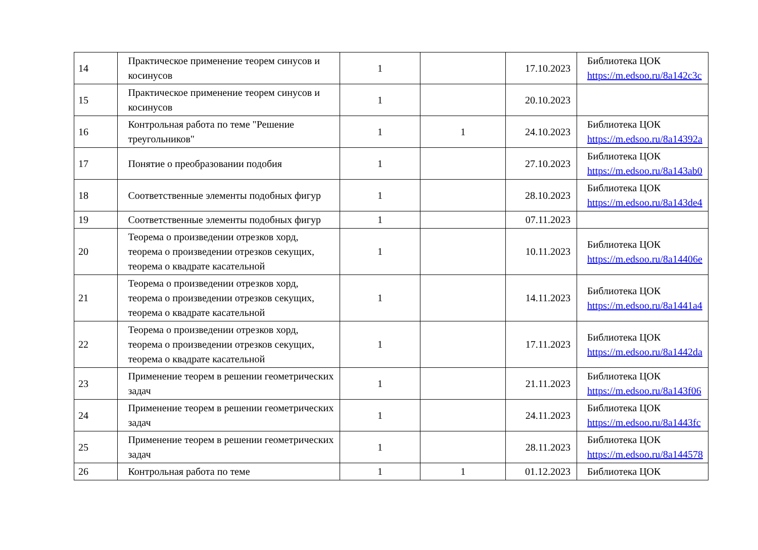| 14 | Практическое применение теорем синусов и косинусов | 1 | | 17.10.2023 | Библиотека ЦОК https://m.edsoo.ru/8a142c3c |
| 15 | Практическое применение теорем синусов и косинусов | 1 | | 20.10.2023 | |
| 16 | Контрольная работа по теме "Решение треугольников" | 1 | 1 | 24.10.2023 | Библиотека ЦОК https://m.edsoo.ru/8a14392a |
| 17 | Понятие о преобразовании подобия | 1 | | 27.10.2023 | Библиотека ЦОК https://m.edsoo.ru/8a143ab0 |
| 18 | Соответственные элементы подобных фигур | 1 | | 28.10.2023 | Библиотека ЦОК https://m.edsoo.ru/8a143de4 |
| 19 | Соответственные элементы подобных фигур | 1 | | 07.11.2023 | |
| 20 | Теорема о произведении отрезков хорд, теорема о произведении отрезков секущих, теорема о квадрате касательной | 1 | | 10.11.2023 | Библиотека ЦОК https://m.edsoo.ru/8a14406e |
| 21 | Теорема о произведении отрезков хорд, теорема о произведении отрезков секущих, теорема о квадрате касательной | 1 | | 14.11.2023 | Библиотека ЦОК https://m.edsoo.ru/8a1441a4 |
| 22 | Теорема о произведении отрезков хорд, теорема о произведении отрезков секущих, теорема о квадрате касательной | 1 | | 17.11.2023 | Библиотека ЦОК https://m.edsoo.ru/8a1442da |
| 23 | Применение теорем в решении геометрических задач | 1 | | 21.11.2023 | Библиотека ЦОК https://m.edsoo.ru/8a143f06 |
| 24 | Применение теорем в решении геометрических задач | 1 | | 24.11.2023 | Библиотека ЦОК https://m.edsoo.ru/8a1443fc |
| 25 | Применение теорем в решении геометрических задач | 1 | | 28.11.2023 | Библиотека ЦОК https://m.edsoo.ru/8a144578 |
| 26 | Контрольная работа по теме | 1 | 1 | 01.12.2023 | Библиотека ЦОК |